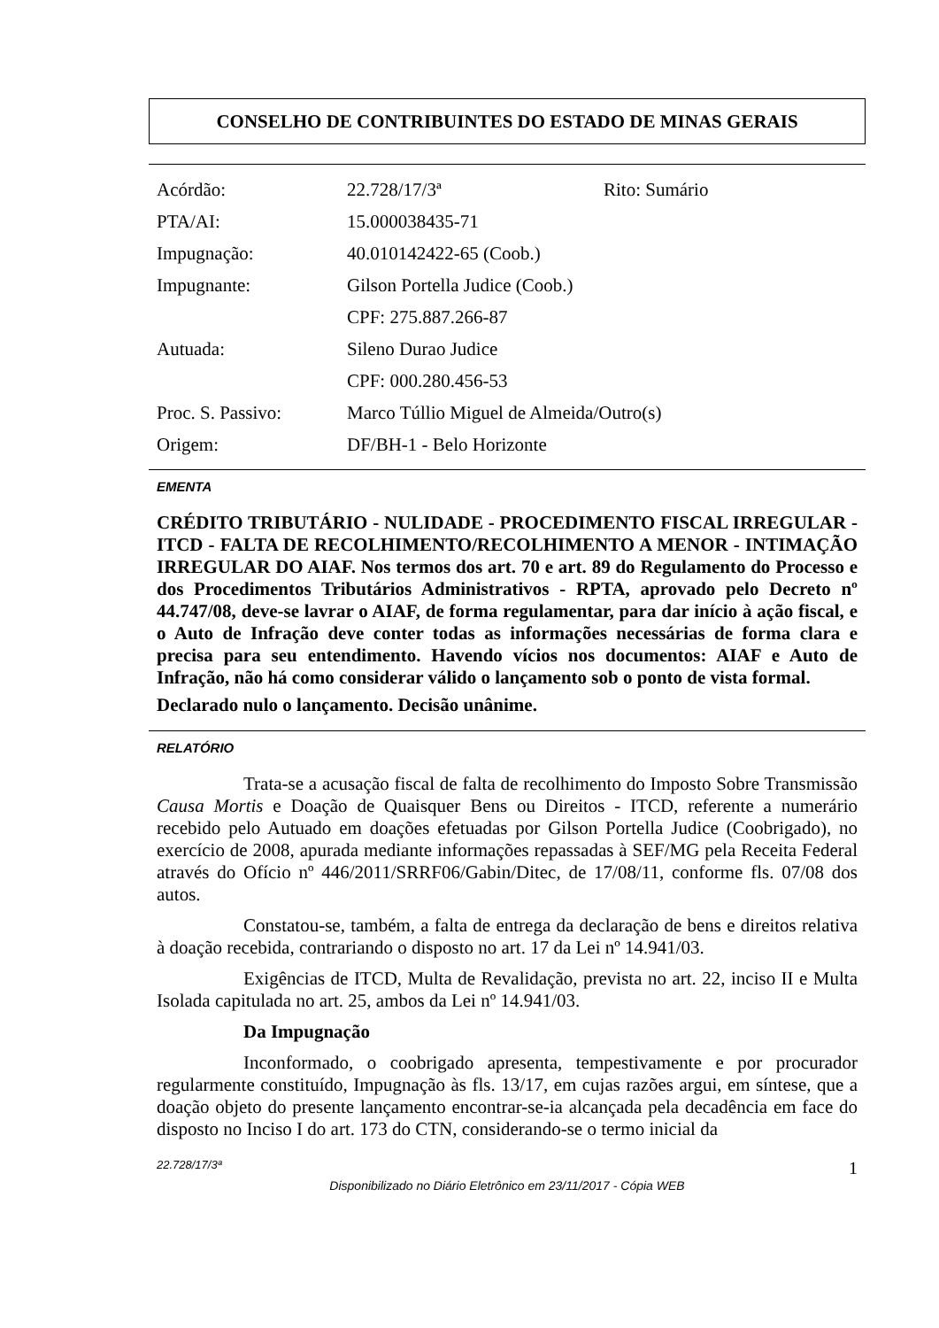CONSELHO DE CONTRIBUINTES DO ESTADO DE MINAS GERAIS
| Acórdão: | 22.728/17/3ª | Rito: Sumário |
| PTA/AI: | 15.000038435-71 | |
| Impugnação: | 40.010142422-65 (Coob.) | |
| Impugnante: | Gilson Portella Judice (Coob.) | |
| | CPF: 275.887.266-87 | |
| Autuada: | Sileno Durao Judice | |
| | CPF: 000.280.456-53 | |
| Proc. S. Passivo: | Marco Túllio Miguel de Almeida/Outro(s) | |
| Origem: | DF/BH-1 - Belo Horizonte | |
EMENTA
CRÉDITO TRIBUTÁRIO - NULIDADE - PROCEDIMENTO FISCAL IRREGULAR - ITCD - FALTA DE RECOLHIMENTO/RECOLHIMENTO A MENOR - INTIMAÇÃO IRREGULAR DO AIAF. Nos termos dos art. 70 e art. 89 do Regulamento do Processo e dos Procedimentos Tributários Administrativos - RPTA, aprovado pelo Decreto nº 44.747/08, deve-se lavrar o AIAF, de forma regulamentar, para dar início à ação fiscal, e o Auto de Infração deve conter todas as informações necessárias de forma clara e precisa para seu entendimento. Havendo vícios nos documentos: AIAF e Auto de Infração, não há como considerar válido o lançamento sob o ponto de vista formal.
Declarado nulo o lançamento. Decisão unânime.
RELATÓRIO
Trata-se a acusação fiscal de falta de recolhimento do Imposto Sobre Transmissão Causa Mortis e Doação de Quaisquer Bens ou Direitos - ITCD, referente a numerário recebido pelo Autuado em doações efetuadas por Gilson Portella Judice (Coobrigado), no exercício de 2008, apurada mediante informações repassadas à SEF/MG pela Receita Federal através do Ofício nº 446/2011/SRRF06/Gabin/Ditec, de 17/08/11, conforme fls. 07/08 dos autos.
Constatou-se, também, a falta de entrega da declaração de bens e direitos relativa à doação recebida, contrariando o disposto no art. 17 da Lei nº 14.941/03.
Exigências de ITCD, Multa de Revalidação, prevista no art. 22, inciso II e Multa Isolada capitulada no art. 25, ambos da Lei nº 14.941/03.
Da Impugnação
Inconformado, o coobrigado apresenta, tempestivamente e por procurador regularmente constituído, Impugnação às fls. 13/17, em cujas razões argui, em síntese, que a doação objeto do presente lançamento encontrar-se-ia alcançada pela decadência em face do disposto no Inciso I do art. 173 do CTN, considerando-se o termo inicial da
22.728/17/3ª 1
Disponibilizado no Diário Eletrônico em 23/11/2017 - Cópia WEB